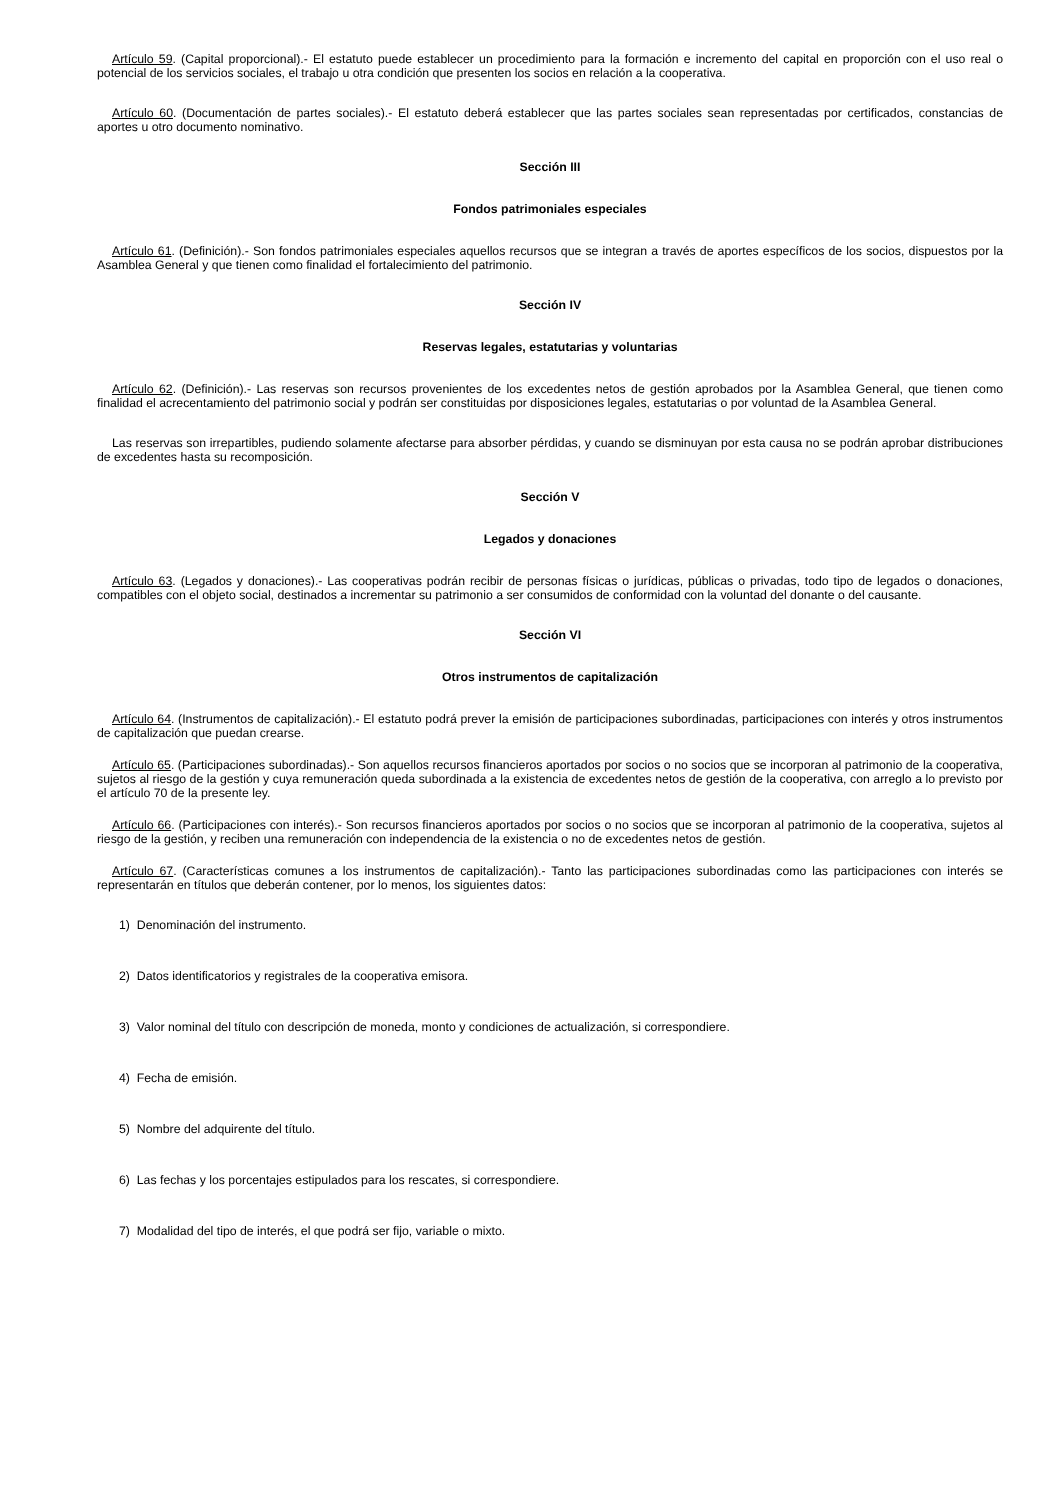Artículo 59. (Capital proporcional).- El estatuto puede establecer un procedimiento para la formación e incremento del capital en proporción con el uso real o potencial de los servicios sociales, el trabajo u otra condición que presenten los socios en relación a la cooperativa.
Artículo 60. (Documentación de partes sociales).- El estatuto deberá establecer que las partes sociales sean representadas por certificados, constancias de aportes u otro documento nominativo.
Sección III
Fondos patrimoniales especiales
Artículo 61. (Definición).- Son fondos patrimoniales especiales aquellos recursos que se integran a través de aportes específicos de los socios, dispuestos por la Asamblea General y que tienen como finalidad el fortalecimiento del patrimonio.
Sección IV
Reservas legales, estatutarias y voluntarias
Artículo 62. (Definición).- Las reservas son recursos provenientes de los excedentes netos de gestión aprobados por la Asamblea General, que tienen como finalidad el acrecentamiento del patrimonio social y podrán ser constituidas por disposiciones legales, estatutarias o por voluntad de la Asamblea General.
Las reservas son irrepartibles, pudiendo solamente afectarse para absorber pérdidas, y cuando se disminuyan por esta causa no se podrán aprobar distribuciones de excedentes hasta su recomposición.
Sección V
Legados y donaciones
Artículo 63. (Legados y donaciones).- Las cooperativas podrán recibir de personas físicas o jurídicas, públicas o privadas, todo tipo de legados o donaciones, compatibles con el objeto social, destinados a incrementar su patrimonio a ser consumidos de conformidad con la voluntad del donante o del causante.
Sección VI
Otros instrumentos de capitalización
Artículo 64. (Instrumentos de capitalización).- El estatuto podrá prever la emisión de participaciones subordinadas, participaciones con interés y otros instrumentos de capitalización que puedan crearse.
Artículo 65. (Participaciones subordinadas).- Son aquellos recursos financieros aportados por socios o no socios que se incorporan al patrimonio de la cooperativa, sujetos al riesgo de la gestión y cuya remuneración queda subordinada a la existencia de excedentes netos de gestión de la cooperativa, con arreglo a lo previsto por el artículo 70 de la presente ley.
Artículo 66. (Participaciones con interés).- Son recursos financieros aportados por socios o no socios que se incorporan al patrimonio de la cooperativa, sujetos al riesgo de la gestión, y reciben una remuneración con independencia de la existencia o no de excedentes netos de gestión.
Artículo 67. (Características comunes a los instrumentos de capitalización).- Tanto las participaciones subordinadas como las participaciones con interés se representarán en títulos que deberán contener, por lo menos, los siguientes datos:
1) Denominación del instrumento.
2) Datos identificatorios y registrales de la cooperativa emisora.
3) Valor nominal del título con descripción de moneda, monto y condiciones de actualización, si correspondiere.
4) Fecha de emisión.
5) Nombre del adquirente del título.
6) Las fechas y los porcentajes estipulados para los rescates, si correspondiere.
7) Modalidad del tipo de interés, el que podrá ser fijo, variable o mixto.